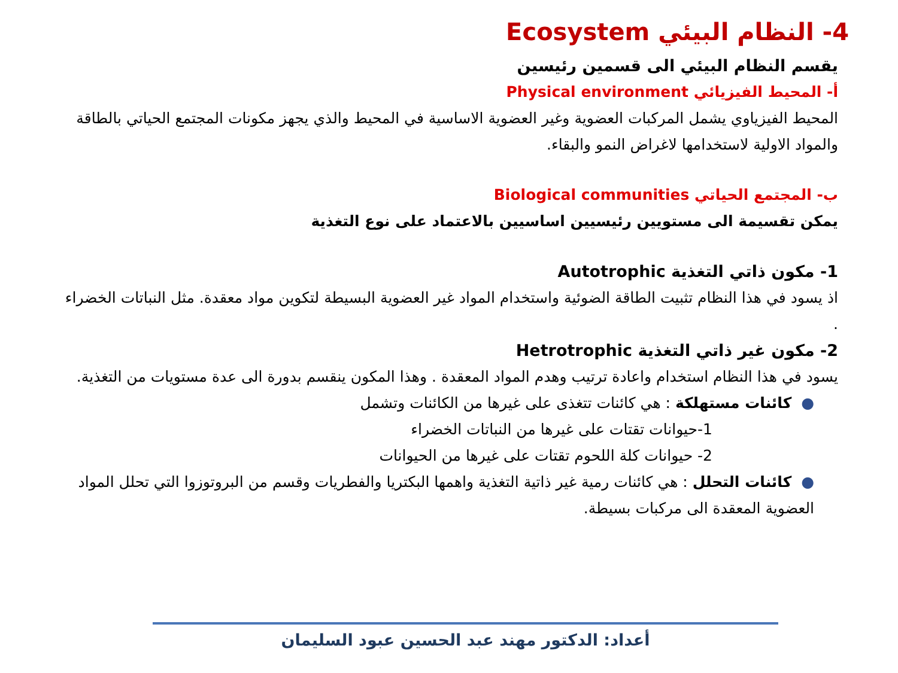4- النظام البيئي Ecosystem
يقسم النظام البيئي الى قسمين رئيسين
أ- المحيط الفيزيائي Physical environment
المحيط الفيزياوي يشمل المركبات العضوية وغير العضوية الاساسية في المحيط والذي يجهز مكونات المجتمع الحياتي بالطاقة والمواد الاولية لاستخدامها لاغراض النمو والبقاء.
ب- المجتمع الحياتي Biological communities
يمكن تقسيمة الى مستويين رئيسيين اساسيين بالاعتماد على نوع التغذية
1- مكون ذاتي التغذية Autotrophic
اذ يسود في هذا النظام تثبيت الطاقة الضوئية واستخدام المواد غير العضوية البسيطة لتكوين مواد معقدة. مثل النباتات الخضراء .
2- مكون غير ذاتي التغذية Hetrotrophic
يسود في هذا النظام استخدام واعادة ترتيب وهدم المواد المعقدة . وهذا المكون ينقسم بدورة الى عدة مستويات من التغذية.
●كائنات مستهلكة : هي كائنات تتغذى على غيرها من الكائنات وتشمل
1-حيوانات تقتات على غيرها من النباتات الخضراء
2- حيوانات كلة اللحوم تقتات على غيرها من الحيوانات
●كائنات التحلل : هي كائنات رمية غير ذاتية التغذية واهمها البكتريا والفطريات وقسم من البروتوزوا التي تحلل المواد العضوية المعقدة الى مركبات بسيطة.
أعداد: الدكتور مهند عبد الحسين عبود السليمان